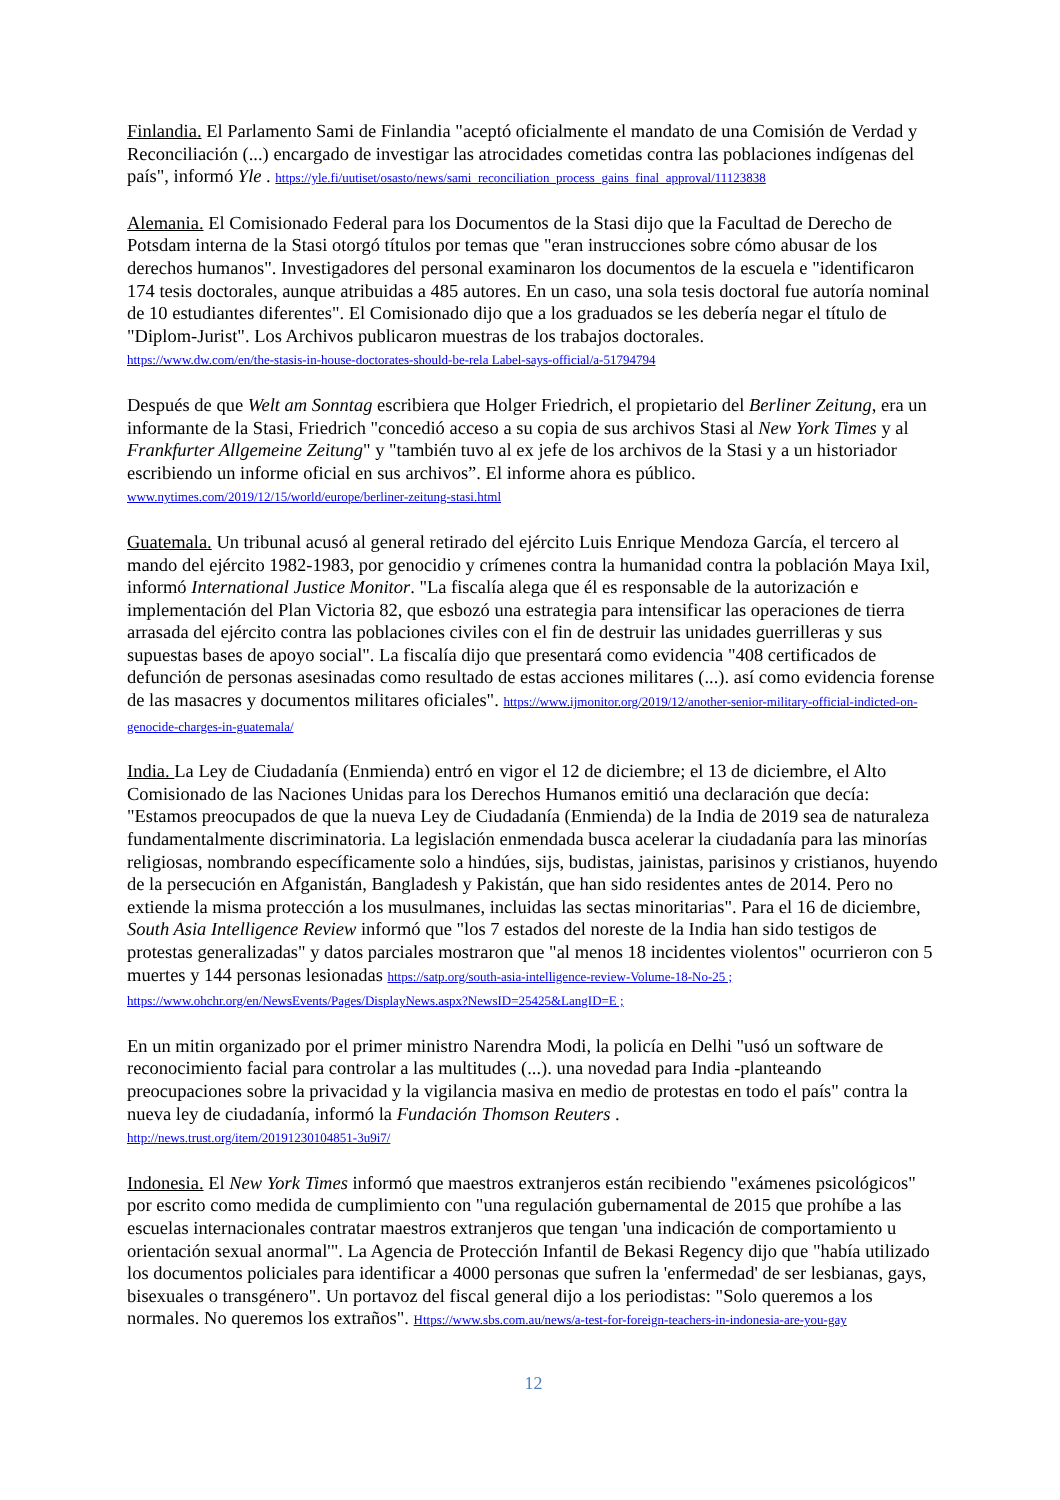Finlandia. El Parlamento Sami de Finlandia "aceptó oficialmente el mandato de una Comisión de Verdad y Reconciliación (...) encargado de investigar las atrocidades cometidas contra las poblaciones indígenas del país", informó Yle . https://yle.fi/uutiset/osasto/news/sami_reconciliation_process_gains_final_approval/11123838
Alemania. El Comisionado Federal para los Documentos de la Stasi dijo que la Facultad de Derecho de Potsdam interna de la Stasi otorgó títulos por temas que "eran instrucciones sobre cómo abusar de los derechos humanos". Investigadores del personal examinaron los documentos de la escuela e "identificaron 174 tesis doctorales, aunque atribuidas a 485 autores. En un caso, una sola tesis doctoral fue autoría nominal de 10 estudiantes diferentes". El Comisionado dijo que a los graduados se les debería negar el título de "Diplom-Jurist". Los Archivos publicaron muestras de los trabajos doctorales.
https://www.dw.com/en/the-stasis-in-house-doctorates-should-be-rela Label-says-official/a-51794794
Después de que Welt am Sonntag escribiera que Holger Friedrich, el propietario del Berliner Zeitung, era un informante de la Stasi, Friedrich "concedió acceso a su copia de sus archivos Stasi al New York Times y al Frankfurter Allgemeine Zeitung" y "también tuvo al ex jefe de los archivos de la Stasi y a un historiador escribiendo un informe oficial en sus archivos”. El informe ahora es público.
www.nytimes.com/2019/12/15/world/europe/berliner-zeitung-stasi.html
Guatemala. Un tribunal acusó al general retirado del ejército Luis Enrique Mendoza García, el tercero al mando del ejército 1982-1983, por genocidio y crímenes contra la humanidad contra la población Maya Ixil, informó International Justice Monitor. "La fiscalía alega que él es responsable de la autorización e implementación del Plan Victoria 82, que esbozó una estrategia para intensificar las operaciones de tierra arrasada del ejército contra las poblaciones civiles con el fin de destruir las unidades guerrilleras y sus supuestas bases de apoyo social". La fiscalía dijo que presentará como evidencia "408 certificados de defunción de personas asesinadas como resultado de estas acciones militares (...). así como evidencia forense de las masacres y documentos militares oficiales". https://www.ijmonitor.org/2019/12/another-senior-military-official-indicted-on-genocide-charges-in-guatemala/
India. La Ley de Ciudadanía (Enmienda) entró en vigor el 12 de diciembre; el 13 de diciembre, el Alto Comisionado de las Naciones Unidas para los Derechos Humanos emitió una declaración que decía: "Estamos preocupados de que la nueva Ley de Ciudadanía (Enmienda) de la India de 2019 sea de naturaleza fundamentalmente discriminatoria. La legislación enmendada busca acelerar la ciudadanía para las minorías religiosas, nombrando específicamente solo a hindúes, sijs, budistas, jainistas, parisinos y cristianos, huyendo de la persecución en Afganistán, Bangladesh y Pakistán, que han sido residentes antes de 2014. Pero no extiende la misma protección a los musulmanes, incluidas las sectas minoritarias". Para el 16 de diciembre, South Asia Intelligence Review informó que "los 7 estados del noreste de la India han sido testigos de protestas generalizadas" y datos parciales mostraron que "al menos 18 incidentes violentos" ocurrieron con 5 muertes y 144 personas lesionadas https://satp.org/south-asia-intelligence-review-Volume-18-No-25 ;
https://www.ohchr.org/en/NewsEvents/Pages/DisplayNews.aspx?NewsID=25425&LangID=E ;
En un mitin organizado por el primer ministro Narendra Modi, la policía en Delhi "usó un software de reconocimiento facial para controlar a las multitudes (...). una novedad para India -planteando preocupaciones sobre la privacidad y la vigilancia masiva en medio de protestas en todo el país" contra la nueva ley de ciudadanía, informó la Fundación Thomson Reuters .
http://news.trust.org/item/20191230104851-3u9i7/
Indonesia. El New York Times informó que maestros extranjeros están recibiendo "exámenes psicológicos" por escrito como medida de cumplimiento con "una regulación gubernamental de 2015 que prohíbe a las escuelas internacionales contratar maestros extranjeros que tengan 'una indicación de comportamiento u orientación sexual anormal'". La Agencia de Protección Infantil de Bekasi Regency dijo que "había utilizado los documentos policiales para identificar a 4000 personas que sufren la 'enfermedad' de ser lesbianas, gays, bisexuales o transgénero". Un portavoz del fiscal general dijo a los periodistas: "Solo queremos a los normales. No queremos los extraños". Https://www.sbs.com.au/news/a-test-for-foreign-teachers-in-indonesia-are-you-gay
12